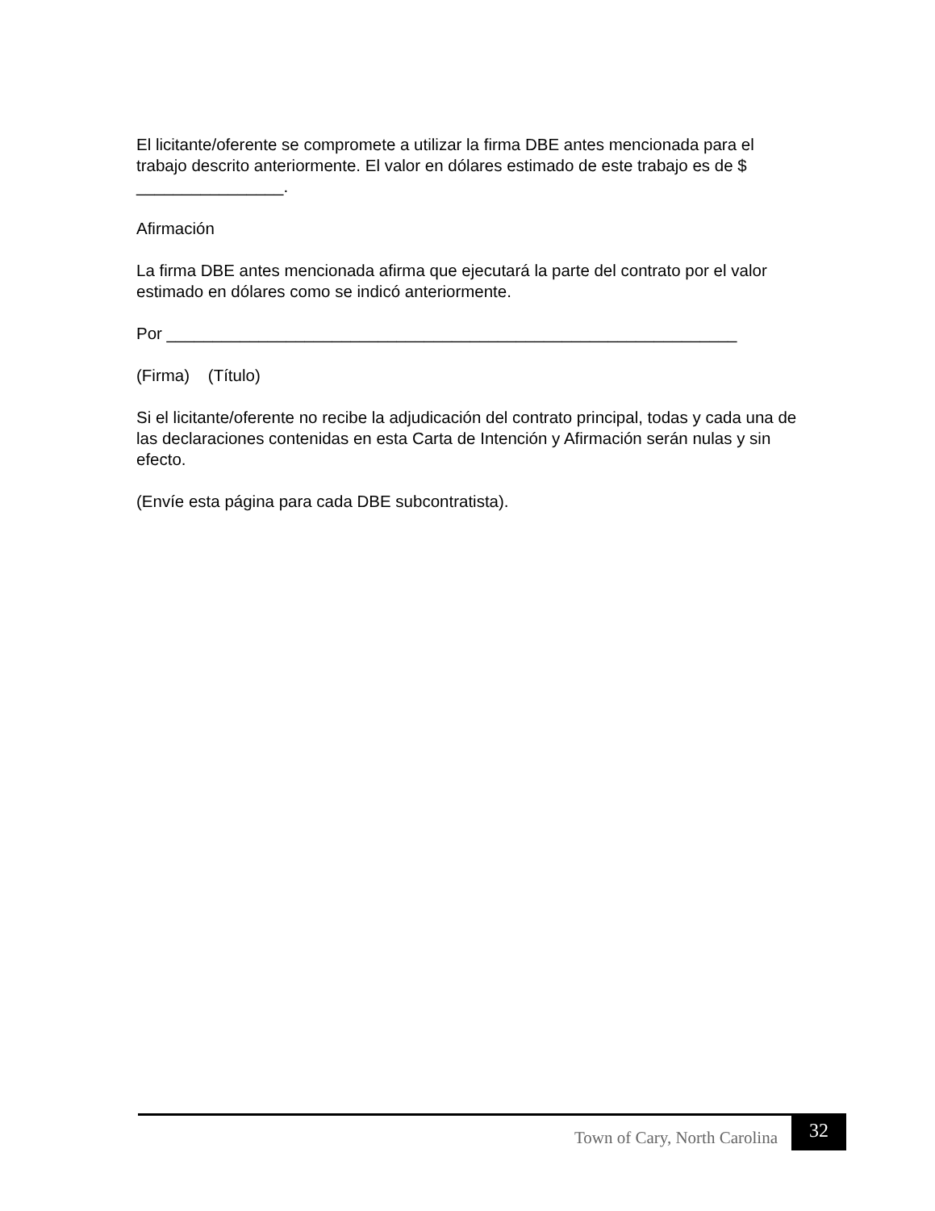El licitante/oferente se compromete a utilizar la firma DBE antes mencionada para el trabajo descrito anteriormente. El valor en dólares estimado de este trabajo es de $ ________________.
Afirmación
La firma DBE antes mencionada afirma que ejecutará la parte del contrato por el valor estimado en dólares como se indicó anteriormente.
Por ______________________________________________________________
(Firma) (Título)
Si el licitante/oferente no recibe la adjudicación del contrato principal, todas y cada una de las declaraciones contenidas en esta Carta de Intención y Afirmación serán nulas y sin efecto.
(Envíe esta página para cada DBE subcontratista).
Town of Cary, North Carolina 32